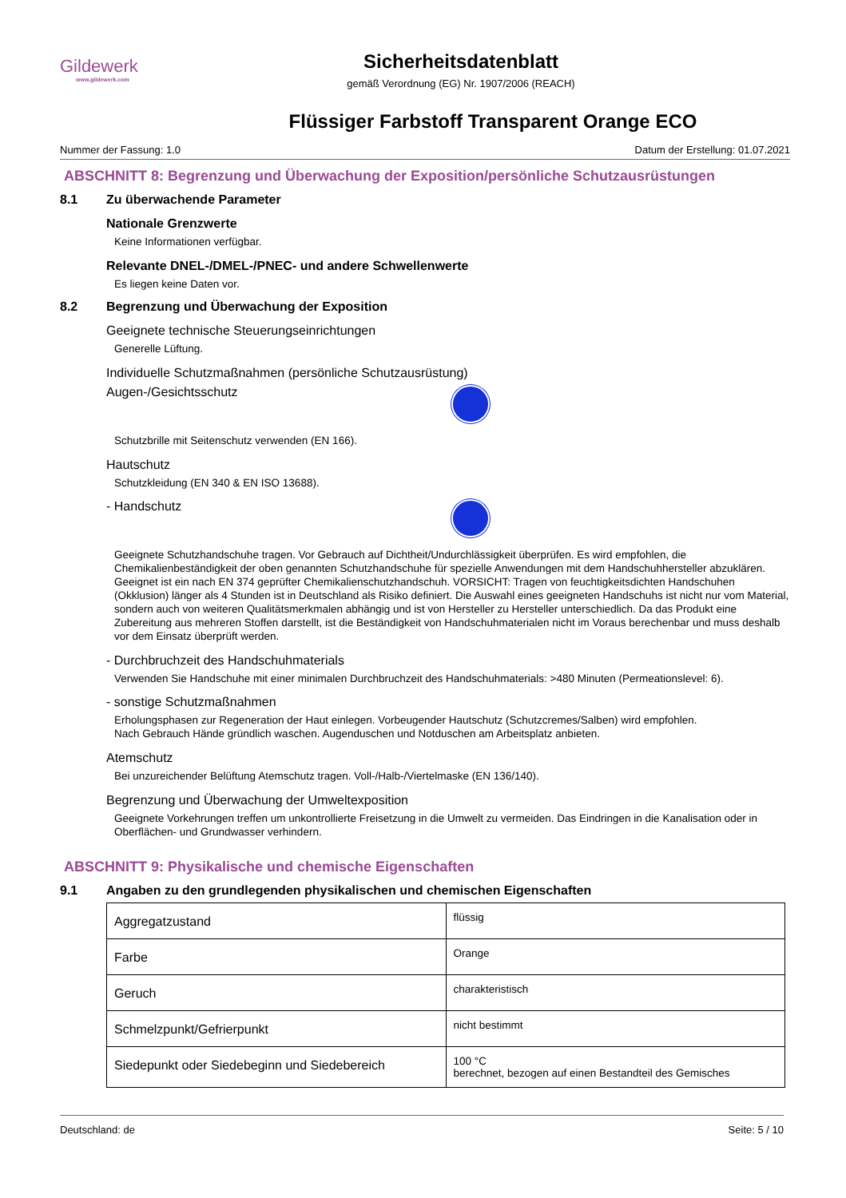Gildewerk
www.gildewerk.com
Sicherheitsdatenblatt
gemäß Verordnung (EG) Nr. 1907/2006 (REACH)
Flüssiger Farbstoff Transparent Orange ECO
Nummer der Fassung: 1.0 Datum der Erstellung: 01.07.2021
ABSCHNITT 8: Begrenzung und Überwachung der Exposition/persönliche Schutzausrüstungen
8.1 Zu überwachende Parameter
Nationale Grenzwerte
Keine Informationen verfügbar.
Relevante DNEL-/DMEL-/PNEC- und andere Schwellenwerte
Es liegen keine Daten vor.
8.2 Begrenzung und Überwachung der Exposition
Geeignete technische Steuerungseinrichtungen
Generelle Lüftung.
Individuelle Schutzmaßnahmen (persönliche Schutzausrüstung)
Augen-/Gesichtsschutz
Schutzbrille mit Seitenschutz verwenden (EN 166).
Hautschutz
Schutzkleidung (EN 340 & EN ISO 13688).
- Handschutz
Geeignete Schutzhandschuhe tragen. Vor Gebrauch auf Dichtheit/Undurchlässigkeit überprüfen. Es wird empfohlen, die Chemikalienbeständigkeit der oben genannten Schutzhandschuhe für spezielle Anwendungen mit dem Handschuhhersteller abzuklären. Geeignet ist ein nach EN 374 geprüfter Chemikalienschutzhandschuh. VORSICHT: Tragen von feuchtigkeitsdichten Handschuhen (Okklusion) länger als 4 Stunden ist in Deutschland als Risiko definiert. Die Auswahl eines geeigneten Handschuhs ist nicht nur vom Material, sondern auch von weiteren Qualitätsmerkmalen abhängig und ist von Hersteller zu Hersteller unterschiedlich. Da das Produkt eine Zubereitung aus mehreren Stoffen darstellt, ist die Beständigkeit von Handschuhmaterialen nicht im Voraus berechenbar und muss deshalb vor dem Einsatz überprüft werden.
- Durchbruchzeit des Handschuhmaterials
Verwenden Sie Handschuhe mit einer minimalen Durchbruchzeit des Handschuhmaterials: >480 Minuten (Permeationslevel: 6).
- sonstige Schutzmaßnahmen
Erholungsphasen zur Regeneration der Haut einlegen. Vorbeugender Hautschutz (Schutzcremes/Salben) wird empfohlen.
Nach Gebrauch Hände gründlich waschen. Augenduschen und Notduschen am Arbeitsplatz anbieten.
Atemschutz
Bei unzureichender Belüftung Atemschutz tragen. Voll-/Halb-/Viertelmaske (EN 136/140).
Begrenzung und Überwachung der Umweltexposition
Geeignete Vorkehrungen treffen um unkontrollierte Freisetzung in die Umwelt zu vermeiden. Das Eindringen in die Kanalisation oder in Oberflächen- und Grundwasser verhindern.
ABSCHNITT 9: Physikalische und chemische Eigenschaften
9.1 Angaben zu den grundlegenden physikalischen und chemischen Eigenschaften
| Aggregatzustand | flüssig |
| Farbe | Orange |
| Geruch | charakteristisch |
| Schmelzpunkt/Gefrierpunkt | nicht bestimmt |
| Siedepunkt oder Siedebeginn und Siedebereich | 100 °C berechnet, bezogen auf einen Bestandteil des Gemisches |
Deutschland: de Seite: 5 / 10